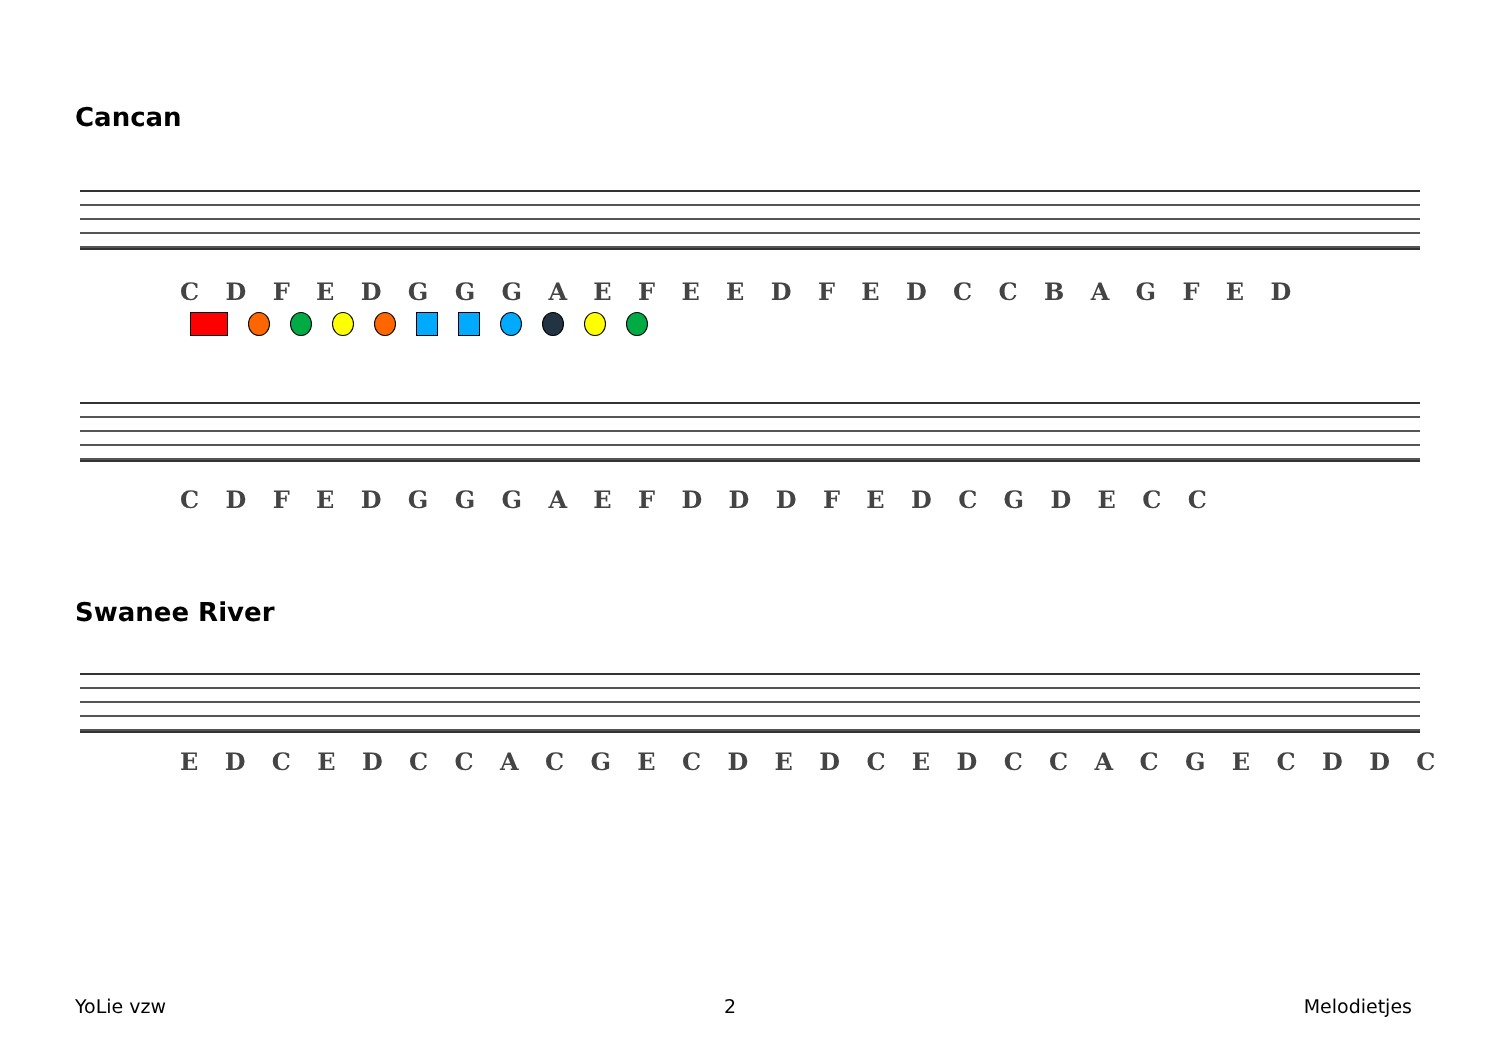Cancan
C D F E D G G G A E F E E D F E D C C B A G F E D
C D F E D G G G A E F D D D F E D C G D E C C
Swanee River
E D C E D C C A C G E C D E D C E D C C A C G E C D D C
YoLie vzw 2 Melodietjes